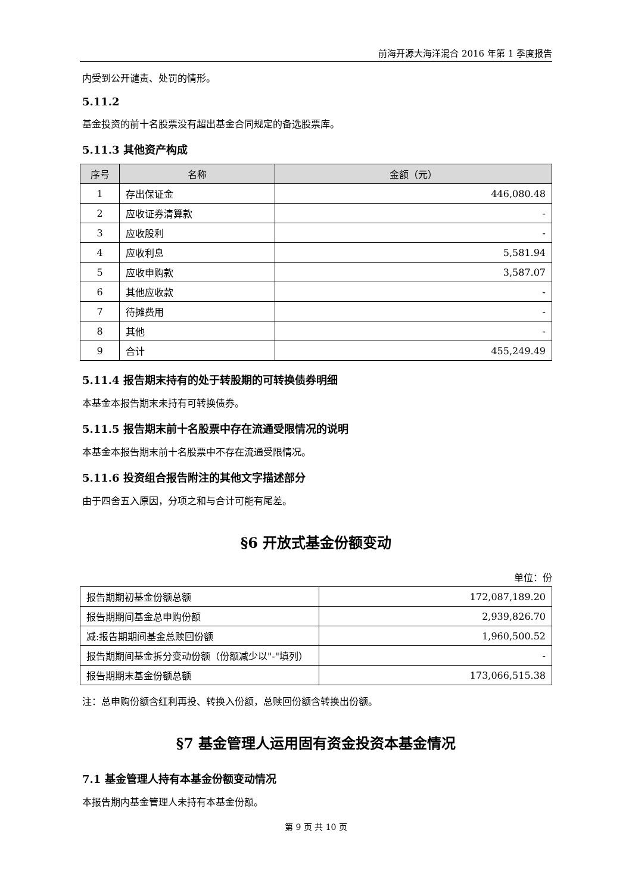前海开源大海洋混合 2016 年第 1 季度报告
内受到公开谴责、处罚的情形。
5.11.2
基金投资的前十名股票没有超出基金合同规定的备选股票库。
5.11.3 其他资产构成
| 序号 | 名称 | 金额（元） |
| --- | --- | --- |
| 1 | 存出保证金 | 446,080.48 |
| 2 | 应收证券清算款 | - |
| 3 | 应收股利 | - |
| 4 | 应收利息 | 5,581.94 |
| 5 | 应收申购款 | 3,587.07 |
| 6 | 其他应收款 | - |
| 7 | 待摊费用 | - |
| 8 | 其他 | - |
| 9 | 合计 | 455,249.49 |
5.11.4 报告期末持有的处于转股期的可转换债券明细
本基金本报告期末未持有可转换债券。
5.11.5 报告期末前十名股票中存在流通受限情况的说明
本基金本报告期末前十名股票中不存在流通受限情况。
5.11.6 投资组合报告附注的其他文字描述部分
由于四舍五入原因，分项之和与合计可能有尾差。
§6 开放式基金份额变动
单位：份
| 报告期期初基金份额总额 | 172,087,189.20 |
| 报告期期间基金总申购份额 | 2,939,826.70 |
| 减:报告期期间基金总赎回份额 | 1,960,500.52 |
| 报告期期间基金拆分变动份额（份额减少以"-"填列） | - |
| 报告期期末基金份额总额 | 173,066,515.38 |
注：总申购份额含红利再投、转换入份额，总赎回份额含转换出份额。
§7 基金管理人运用固有资金投资本基金情况
7.1 基金管理人持有本基金份额变动情况
本报告期内基金管理人未持有本基金份额。
第 9 页 共 10 页